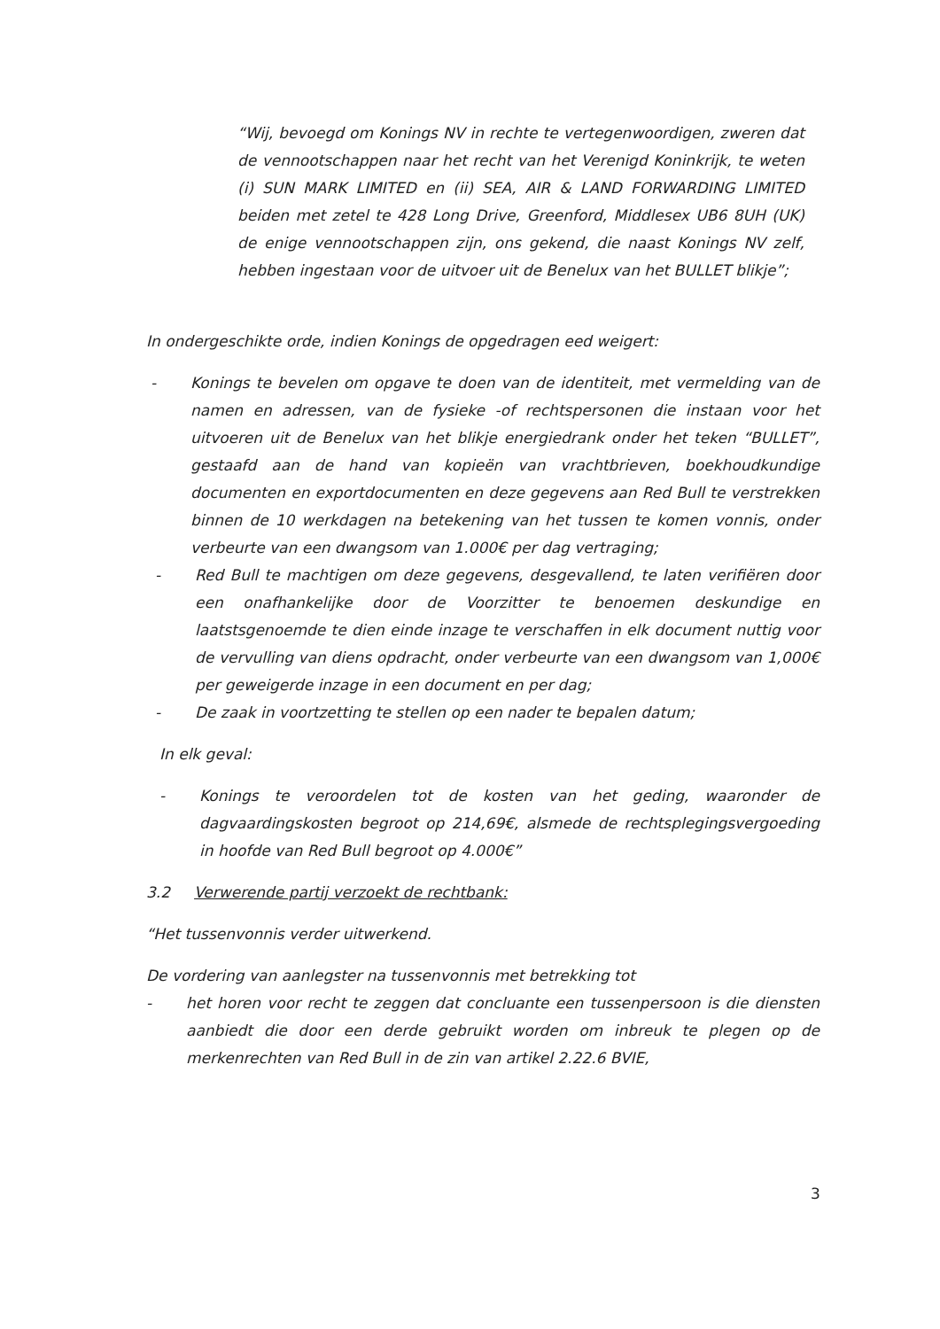“Wij, bevoegd om Konings NV in rechte te vertegenwoordigen, zweren dat de vennootschappen naar het recht van het Verenigd Koninkrijk, te weten (i) SUN MARK LIMITED en (ii) SEA, AIR & LAND FORWARDING LIMITED beiden met zetel te 428 Long Drive, Greenford, Middlesex UB6 8UH (UK) de enige vennootschappen zijn, ons gekend, die naast Konings NV zelf, hebben ingestaan voor de uitvoer uit de Benelux van het BULLET blikje”;
In ondergeschikte orde, indien Konings de opgedragen eed weigert:
- Konings te bevelen om opgave te doen van de identiteit, met vermelding van de namen en adressen, van de fysieke -of rechtspersonen die instaan voor het uitvoeren uit de Benelux van het blikje energiedrank onder het teken “BULLET”, gestaafd aan de hand van kopieën van vrachtbrieven, boekhoudkundige documenten en exportdocumenten en deze gegevens aan Red Bull te verstrekken binnen de 10 werkdagen na betekening van het tussen te komen vonnis, onder verbeurte van een dwangsom van 1.000€ per dag vertraging;
- Red Bull te machtigen om deze gegevens, desgevallend, te laten verifiëren door een onafhankelijke door de Voorzitter te benoemen deskundige en laatstsgenoemde te dien einde inzage te verschaffen in elk document nuttig voor de vervulling van diens opdracht, onder verbeurte van een dwangsom van 1,000€ per geweigerde inzage in een document en per dag;
- De zaak in voortzetting te stellen op een nader te bepalen datum;
In elk geval:
- Konings te veroordelen tot de kosten van het geding, waaronder de dagvaardingskosten begroot op 214,69€, alsmede de rechtsplegingsvergoeding in hoofde van Red Bull begroot op 4.000€”
3.2 Verwerende partij verzoekt de rechtbank:
“Het tussenvonnis verder uitwerkend.
De vordering van aanlegster na tussenvonnis met betrekking tot
- het horen voor recht te zeggen dat concluante een tussenpersoon is die diensten aanbiedt die door een derde gebruikt worden om inbreuk te plegen op de merkenrechten van Red Bull in de zin van artikel 2.22.6 BVIE,
3